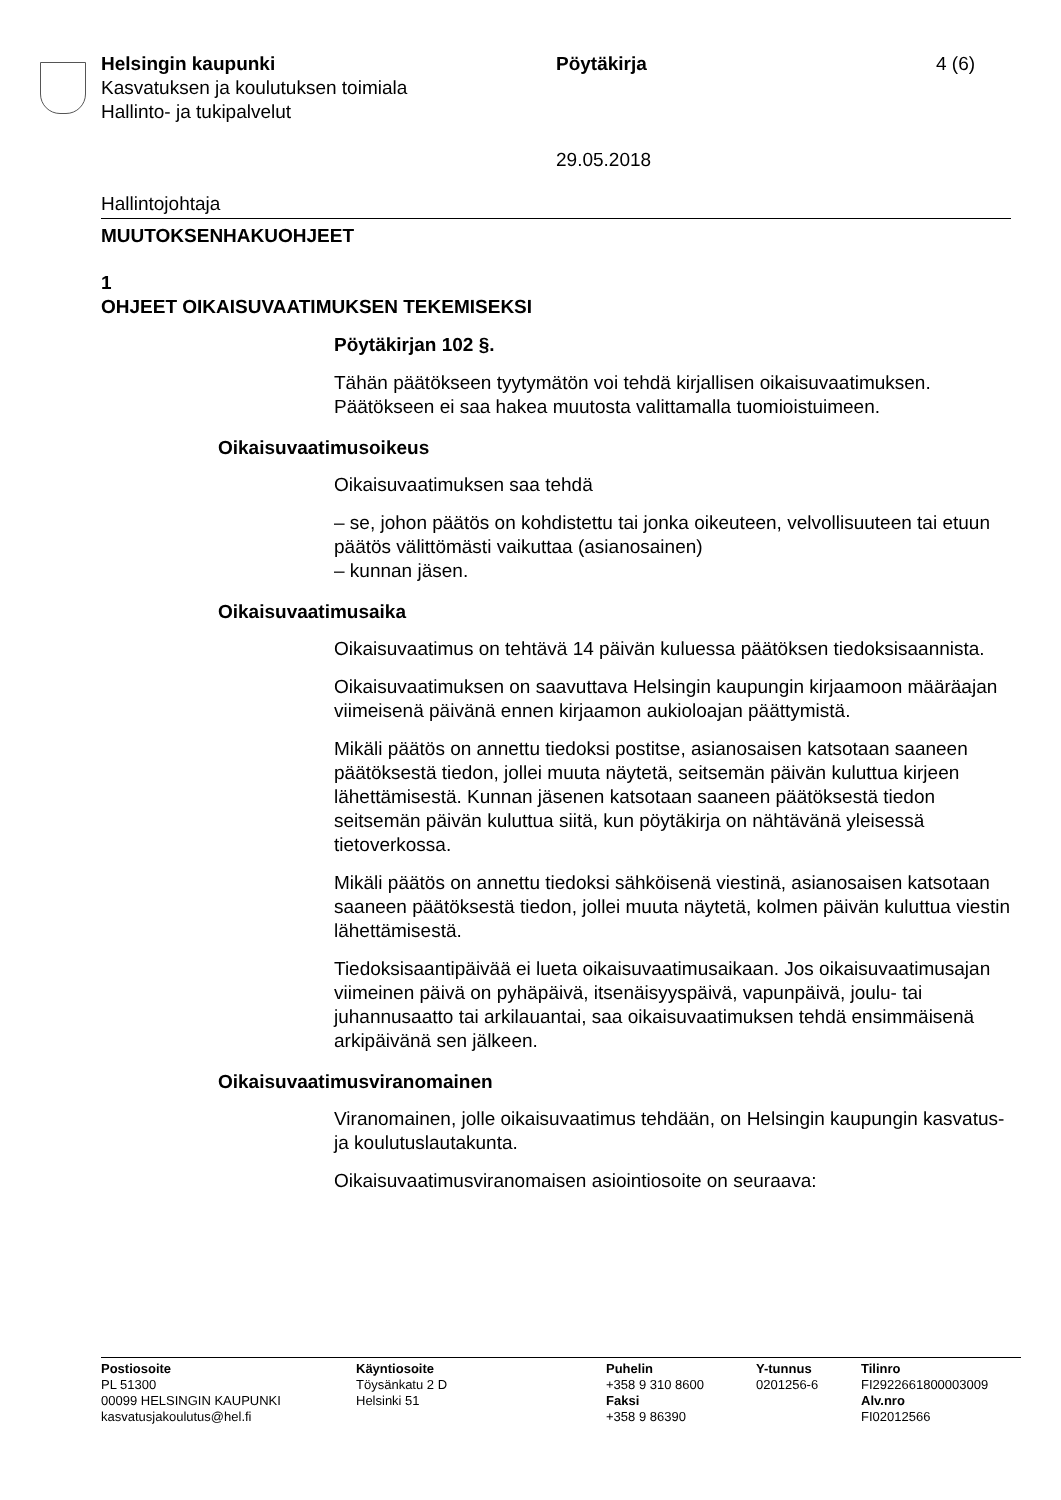Helsingin kaupunki
Kasvatuksen ja koulutuksen toimiala
Hallinto- ja tukipalvelut
Pöytäkirja
29.05.2018
4 (6)
Hallintojohtaja
MUUTOKSENHAKUOHJEET
1
OHJEET OIKAISUVAATIMUKSEN TEKEMISEKSI
Pöytäkirjan 102 §.
Tähän päätökseen tyytymätön voi tehdä kirjallisen oikaisuvaatimuksen. Päätökseen ei saa hakea muutosta valittamalla tuomioistuimeen.
Oikaisuvaatimusoikeus
Oikaisuvaatimuksen saa tehdä
– se, johon päätös on kohdistettu tai jonka oikeuteen, velvollisuuteen tai etuun päätös välittömästi vaikuttaa (asianosainen)
– kunnan jäsen.
Oikaisuvaatimusaika
Oikaisuvaatimus on tehtävä 14 päivän kuluessa päätöksen tiedoksi­saannista.
Oikaisuvaatimuksen on saavuttava Helsingin kaupungin kirjaamoon määräajan viimeisenä päivänä ennen kirjaamon aukioloajan päättymis­tä.
Mikäli päätös on annettu tiedoksi postitse, asianosaisen katsotaan saa­neen päätöksestä tiedon, jollei muuta näytetä, seitsemän päivän kulut­tua kirjeen lähettämisestä. Kunnan jäsenen katsotaan saaneen päätök­sestä tiedon seitsemän päivän kuluttua siitä, kun pöytäkirja on nähtävä­nä yleisessä tietoverkossa.
Mikäli päätös on annettu tiedoksi sähköisenä viestinä, asianosaisen katsotaan saaneen päätöksestä tiedon, jollei muuta näytetä, kolmen päivän kuluttua viestin lähettämisestä.
Tiedoksisaantipäivää ei lueta oikaisuvaatimusaikaan. Jos oikaisuvaati­musajan viimeinen päivä on pyhäpäivä, itsenäisyyspäivä, vapunpäivä, joulu- tai juhannusaatto tai arkilauantai, saa oikaisuvaatimuksen tehdä ensimmäisenä arkipäivänä sen jälkeen.
Oikaisuvaatimusviranomainen
Viranomainen, jolle oikaisuvaatimus tehdään, on Helsingin kaupungin kasvatus- ja koulutuslautakunta.
Oikaisuvaatimusviranomaisen asiointiosoite on seuraava:
Postiosoite
PL 51300
00099 HELSINGIN KAUPUNKI
kasvatusjakoulutus@hel.fi
Käyntiosoite
Töysänkatu 2 D
Helsinki 51
Puhelin
+358 9 310 8600
Faksi
+358 9 86390
Y-tunnus
0201256-6
Tilinro
FI2922661800003009
Alv.nro
FI02012566